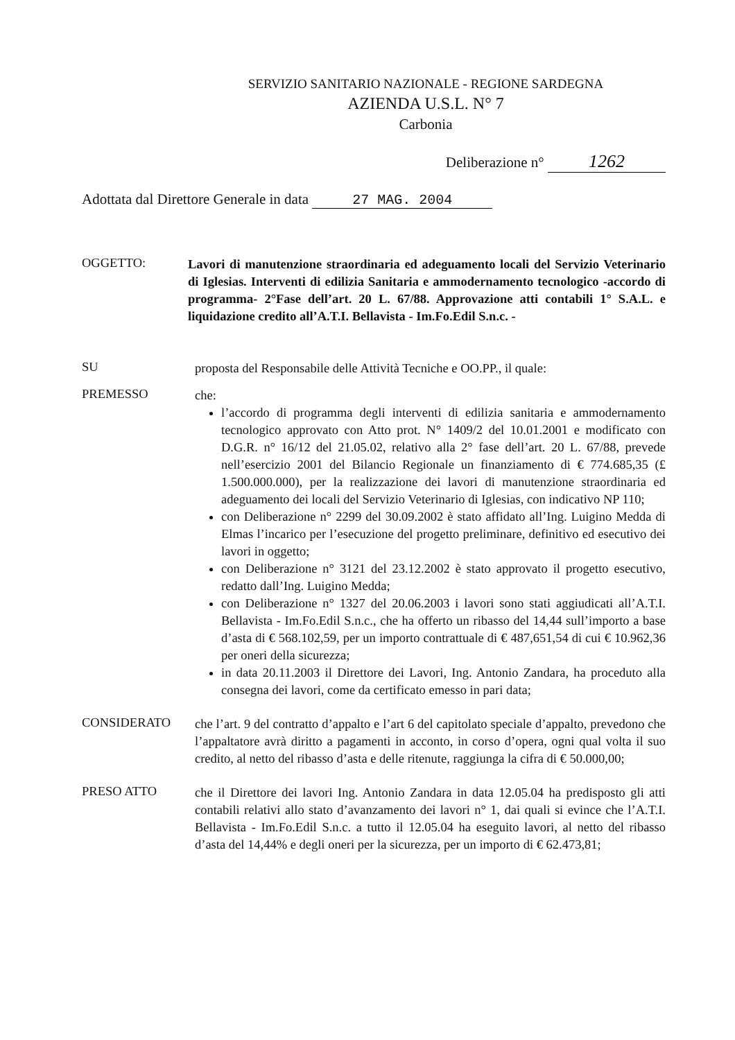SERVIZIO SANITARIO NAZIONALE - REGIONE SARDEGNA
AZIENDA U.S.L. N° 7
Carbonia
Deliberazione n° 1262
Adottata dal Direttore Generale in data 27 MAG. 2004
OGGETTO:
Lavori di manutenzione straordinaria ed adeguamento locali del Servizio Veterinario di Iglesias. Interventi di edilizia Sanitaria e ammodernamento tecnologico -accordo di programma- 2°Fase dell’art. 20 L. 67/88. Approvazione atti contabili 1° S.A.L. e liquidazione credito all’A.T.I. Bellavista - Im.Fo.Edil S.n.c. -
SU
proposta del Responsabile delle Attività Tecniche e OO.PP., il quale:
PREMESSO
che:
l’accordo di programma degli interventi di edilizia sanitaria e ammodernamento tecnologico approvato con Atto prot. N° 1409/2 del 10.01.2001 e modificato con D.G.R. n° 16/12 del 21.05.02, relativo alla 2° fase dell’art. 20 L. 67/88, prevede nell’esercizio 2001 del Bilancio Regionale un finanziamento di € 774.685,35 (£ 1.500.000.000), per la realizzazione dei lavori di manutenzione straordinaria ed adeguamento dei locali del Servizio Veterinario di Iglesias, con indicativo NP 110;
con Deliberazione n° 2299 del 30.09.2002 è stato affidato all’Ing. Luigino Medda di Elmas l’incarico per l’esecuzione del progetto preliminare, definitivo ed esecutivo dei lavori in oggetto;
con Deliberazione n° 3121 del 23.12.2002 è stato approvato il progetto esecutivo, redatto dall’Ing. Luigino Medda;
con Deliberazione n° 1327 del 20.06.2003 i lavori sono stati aggiudicati all’A.T.I. Bellavista - Im.Fo.Edil S.n.c., che ha offerto un ribasso del 14,44 sull’importo a base d’asta di € 568.102,59, per un importo contrattuale di € 487,651,54 di cui € 10.962,36 per oneri della sicurezza;
in data 20.11.2003 il Direttore dei Lavori, Ing. Antonio Zandara, ha proceduto alla consegna dei lavori, come da certificato emesso in pari data;
CONSIDERATO
che l’art. 9 del contratto d’appalto e l’art 6 del capitolato speciale d’appalto, prevedono che l’appaltatore avrà diritto a pagamenti in acconto, in corso d’opera, ogni qual volta il suo credito, al netto del ribasso d’asta e delle ritenute, raggiunga la cifra di € 50.000,00;
PRESO ATTO
che il Direttore dei lavori Ing. Antonio Zandara in data 12.05.04 ha predisposto gli atti contabili relativi allo stato d’avanzamento dei lavori n° 1, dai quali si evince che l’A.T.I. Bellavista - Im.Fo.Edil S.n.c. a tutto il 12.05.04 ha eseguito lavori, al netto del ribasso d’asta del 14,44% e degli oneri per la sicurezza, per un importo di € 62.473,81;